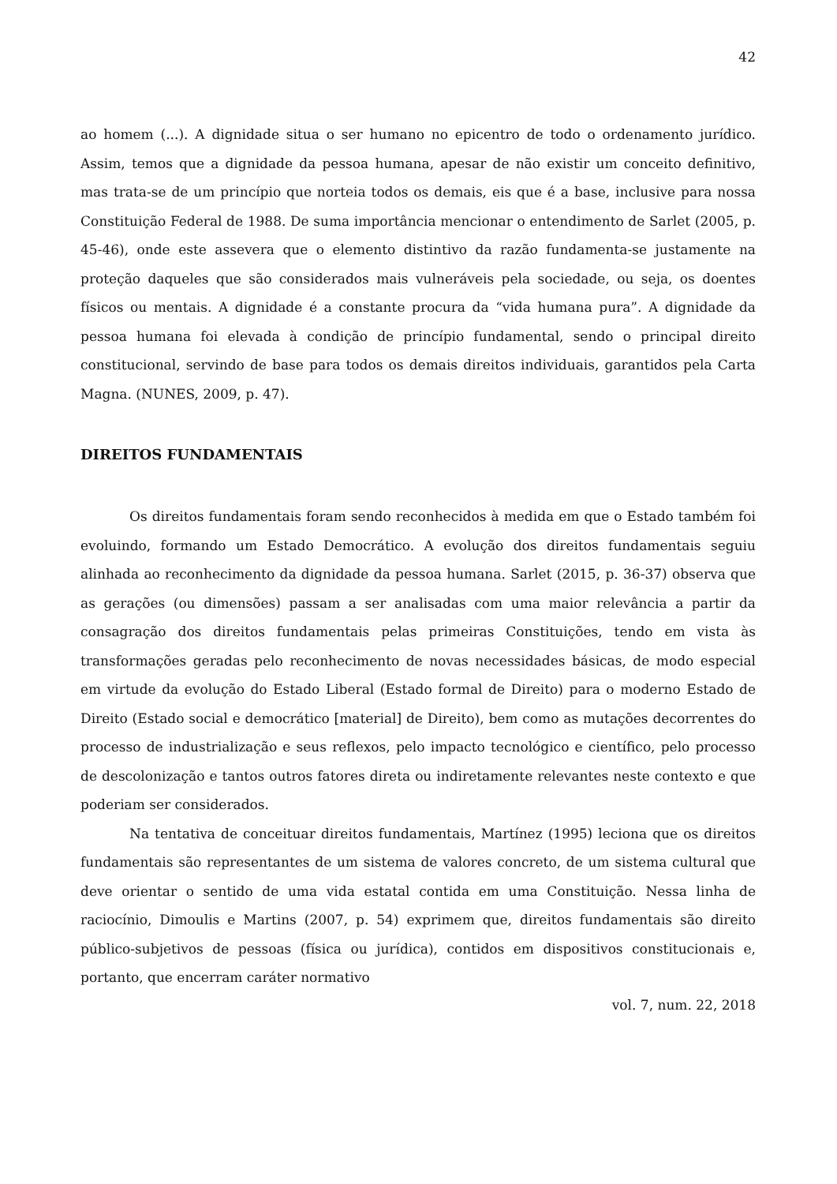42
ao homem (...). A dignidade situa o ser humano no epicentro de todo o ordenamento jurídico. Assim, temos que a dignidade da pessoa humana, apesar de não existir um conceito definitivo, mas trata-se de um princípio que norteia todos os demais, eis que é a base, inclusive para nossa Constituição Federal de 1988. De suma importância mencionar o entendimento de Sarlet (2005, p. 45-46), onde este assevera que o elemento distintivo da razão fundamenta-se justamente na proteção daqueles que são considerados mais vulneráveis pela sociedade, ou seja, os doentes físicos ou mentais. A dignidade é a constante procura da “vida humana pura”. A dignidade da pessoa humana foi elevada à condição de princípio fundamental, sendo o principal direito constitucional, servindo de base para todos os demais direitos individuais, garantidos pela Carta Magna. (NUNES, 2009, p. 47).
DIREITOS FUNDAMENTAIS
Os direitos fundamentais foram sendo reconhecidos à medida em que o Estado também foi evoluindo, formando um Estado Democrático. A evolução dos direitos fundamentais seguiu alinhada ao reconhecimento da dignidade da pessoa humana. Sarlet (2015, p. 36-37) observa que as gerações (ou dimensões) passam a ser analisadas com uma maior relevância a partir da consagração dos direitos fundamentais pelas primeiras Constituições, tendo em vista às transformações geradas pelo reconhecimento de novas necessidades básicas, de modo especial em virtude da evolução do Estado Liberal (Estado formal de Direito) para o moderno Estado de Direito (Estado social e democrático [material] de Direito), bem como as mutações decorrentes do processo de industrialização e seus reflexos, pelo impacto tecnológico e científico, pelo processo de descolonização e tantos outros fatores direta ou indiretamente relevantes neste contexto e que poderiam ser considerados.
Na tentativa de conceituar direitos fundamentais, Martínez (1995) leciona que os direitos fundamentais são representantes de um sistema de valores concreto, de um sistema cultural que deve orientar o sentido de uma vida estatal contida em uma Constituição. Nessa linha de raciocínio, Dimoulis e Martins (2007, p. 54) exprimem que, direitos fundamentais são direito público-subjetivos de pessoas (física ou jurídica), contidos em dispositivos constitucionais e, portanto, que encerram caráter normativo
vol. 7, num. 22, 2018